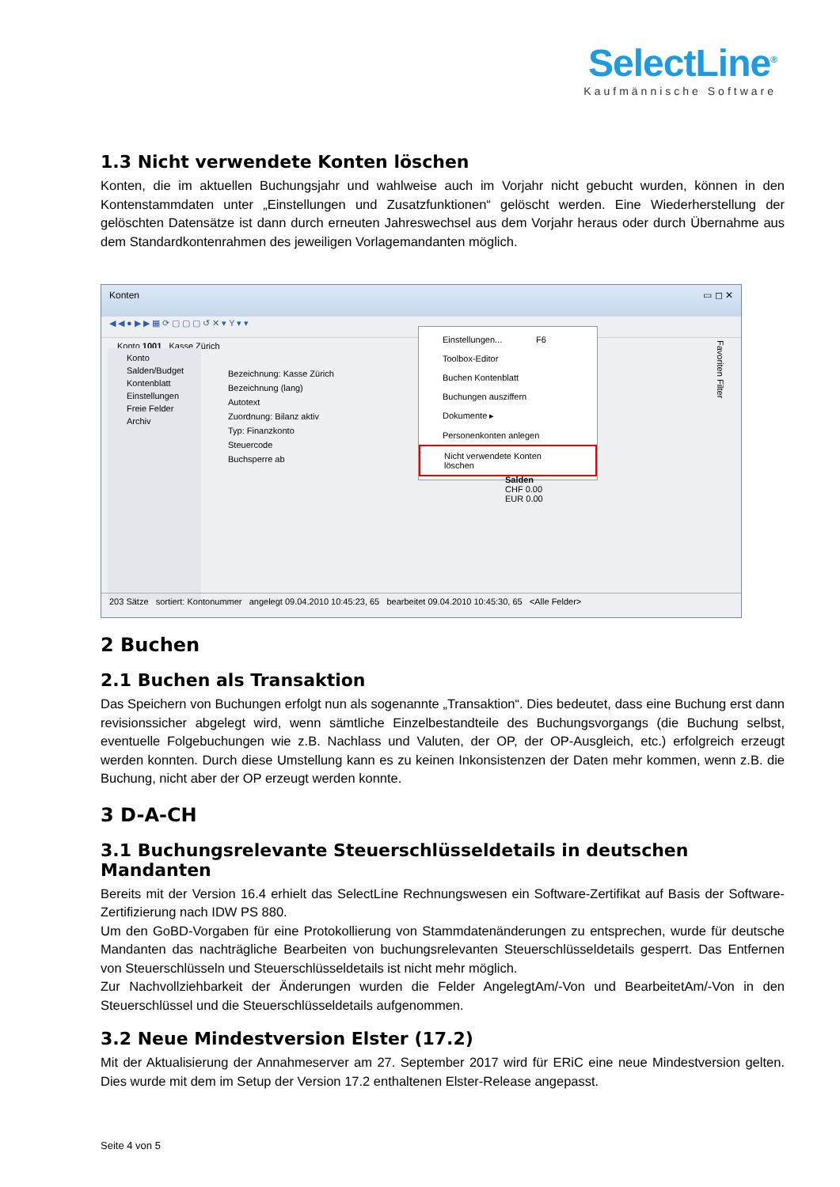SelectLine<sup>®</sup>
Kaufmännische Software
1.3 Nicht verwendete Konten löschen
Konten, die im aktuellen Buchungsjahr und wahlweise auch im Vorjahr nicht gebucht wurden, können in den Kontenstammdaten unter „Einstellungen und Zusatzfunktionen“ gelöscht werden. Eine Wiederherstellung der gelöschten Datensätze ist dann durch erneuten Jahreswechsel aus dem Vorjahr heraus oder durch Übernahme aus dem Standardkontenrahmen des jeweiligen Vorlagemandanten möglich.
Konten ▭ ◻ ✕
◀ ◀ ● ▶ ▶ ▦ ⟳ ▢ ▢ ▢ ↺ ✕ ▾ Y ▾ ▾
Konto 1001 Kasse Zürich
Konto
Salden/Budget
Kontenblatt
Einstellungen
Freie Felder
Archiv
Bezeichnung: Kasse Zürich
Bezeichnung (lang)
Autotext
Zuordnung: Bilanz aktiv
Typ: Finanzkonto
Steuercode
Buchsperre ab
Einstellungen... F6
Toolbox-Editor
Buchen Kontenblatt
Buchungen ausziffern
Dokumente ▸
Personenkonten anlegen
Nicht verwendete Konten löschen
Salden
CHF 0.00
EUR 0.00
Favoriten Filter
203 Sätze sortiert: Kontonummer angelegt 09.04.2010 10:45:23, 65 bearbeitet 09.04.2010 10:45:30, 65 <Alle Felder>
2 Buchen
2.1 Buchen als Transaktion
Das Speichern von Buchungen erfolgt nun als sogenannte „Transaktion“. Dies bedeutet, dass eine Buchung erst dann revisionssicher abgelegt wird, wenn sämtliche Einzelbestandteile des Buchungsvorgangs (die Buchung selbst, eventuelle Folgebuchungen wie z.B. Nachlass und Valuten, der OP, der OP-Ausgleich, etc.) erfolgreich erzeugt werden konnten. Durch diese Umstellung kann es zu keinen Inkonsistenzen der Daten mehr kommen, wenn z.B. die Buchung, nicht aber der OP erzeugt werden konnte.
3 D-A-CH
3.1 Buchungsrelevante Steuerschlüsseldetails in deutschen Mandanten
Bereits mit der Version 16.4 erhielt das SelectLine Rechnungswesen ein Software-Zertifikat auf Basis der Software-Zertifizierung nach IDW PS 880.
Um den GoBD-Vorgaben für eine Protokollierung von Stammdatenänderungen zu entsprechen, wurde für deutsche Mandanten das nachträgliche Bearbeiten von buchungsrelevanten Steuerschlüsseldetails gesperrt. Das Entfernen von Steuerschlüsseln und Steuerschlüsseldetails ist nicht mehr möglich.
Zur Nachvollziehbarkeit der Änderungen wurden die Felder AngelegtAm/-Von und BearbeitetAm/-Von in den Steuerschlüssel und die Steuerschlüsseldetails aufgenommen.
3.2 Neue Mindestversion Elster (17.2)
Mit der Aktualisierung der Annahmeserver am 27. September 2017 wird für ERiC eine neue Mindestversion gelten. Dies wurde mit dem im Setup der Version 17.2 enthaltenen Elster-Release angepasst.
Seite 4 von 5